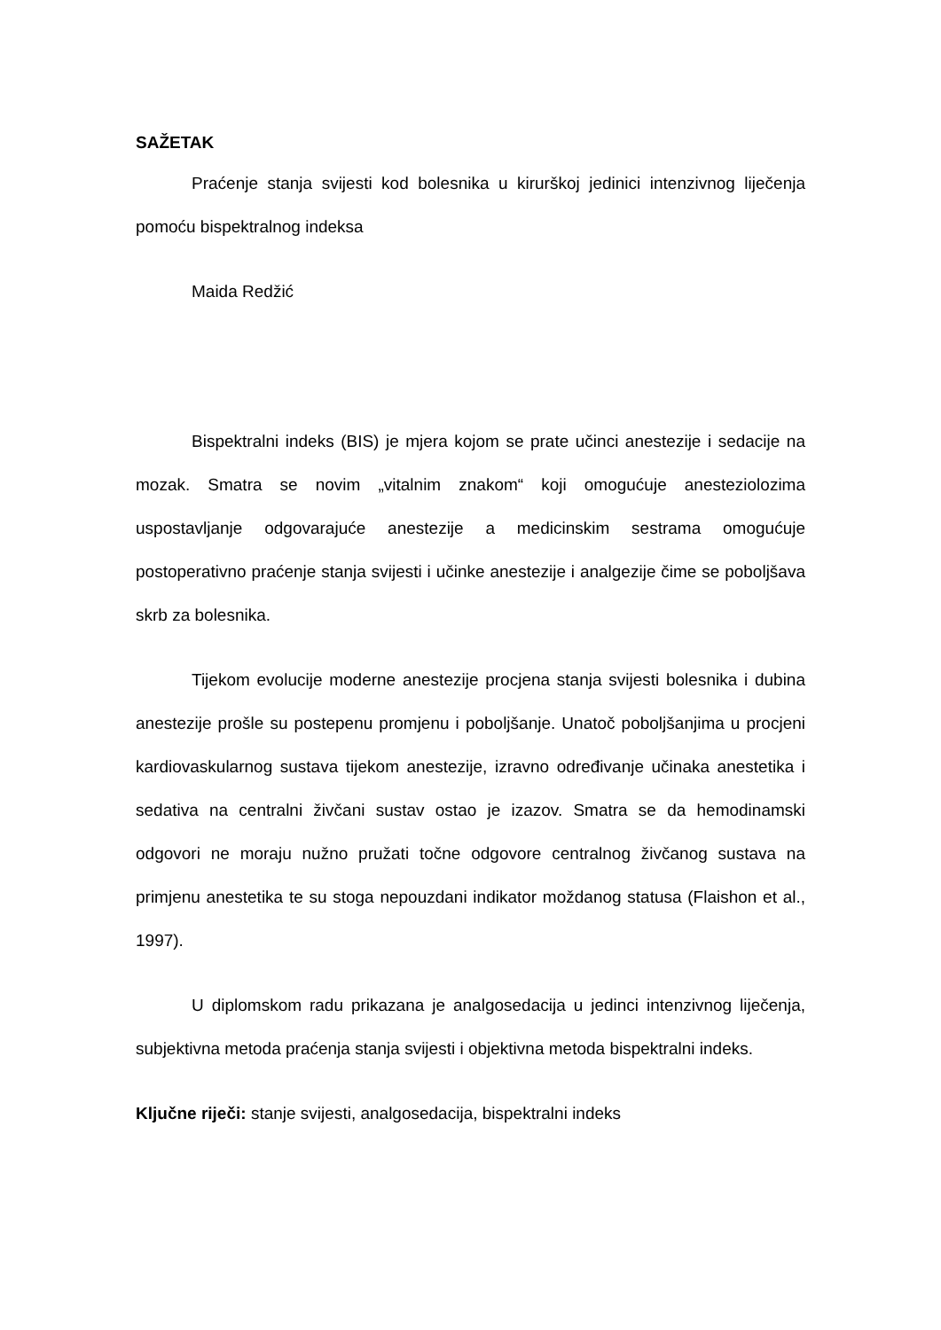SAŽETAK
Praćenje stanja svijesti kod bolesnika u kirurškoj jedinici intenzivnog liječenja pomoću bispektralnog indeksa
Maida Redžić
Bispektralni indeks (BIS) je mjera kojom se prate učinci anestezije i sedacije na mozak. Smatra se novim „vitalnim znakom“ koji omogućuje anesteziolozima uspostavljanje odgovarajuće anestezije a medicinskim sestrama omogućuje postoperativno praćenje stanja svijesti i učinke anestezije i analgezije čime se poboljšava skrb za bolesnika.
Tijekom evolucije moderne anestezije procjena stanja svijesti bolesnika i dubina anestezije prošle su postepenu promjenu i poboljšanje. Unatoč poboljšanjima u procjeni kardiovaskularnog sustava tijekom anestezije, izravno određivanje učinaka anestetika i sedativa na centralni živčani sustav ostao je izazov. Smatra se da hemodinamski odgovori ne moraju nužno pružati točne odgovore centralnog živčanog sustava na primjenu anestetika te su stoga nepouzdani indikator moždanog statusa (Flaishon et al., 1997).
U diplomskom radu prikazana je analgosedacija u jedinci intenzivnog liječenja, subjektivna metoda praćenja stanja svijesti i objektivna metoda bispektralni indeks.
Ključne riječi: stanje svijesti, analgosedacija, bispektralni indeks